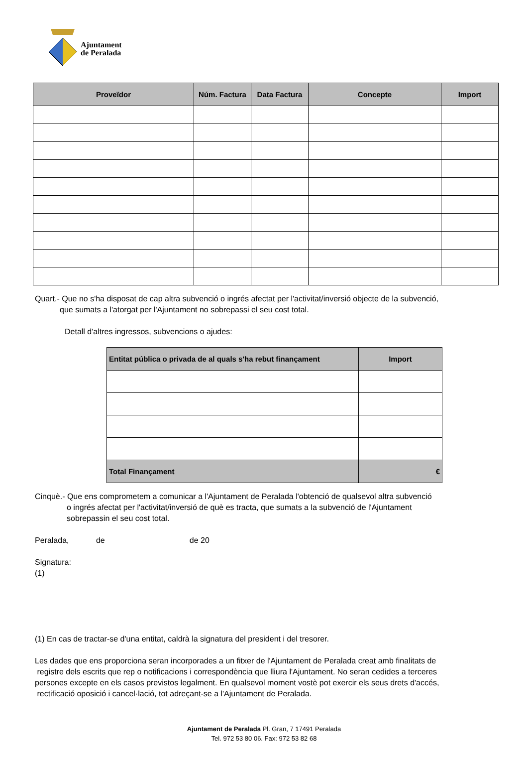Ajuntament
de Peralada
| Proveïdor | Núm. Factura | Data Factura | Concepte | Import |
| --- | --- | --- | --- | --- |
Quart.- Que no s'ha disposat de cap altra subvenció o ingrés afectat per l'activitat/inversió objecte de la subvenció,
que sumats a l'atorgat per l'Ajuntament no sobrepassi el seu cost total.
Detall d'altres ingressos, subvencions o ajudes:
| Entitat pública o privada de al quals s'ha rebut finançament | Import |
| --- | --- |
| Total Finançament | € |
Cinquè.- Que ens comprometem a comunicar a l'Ajuntament de Peralada l'obtenció de qualsevol altra subvenció
o ingrés afectat per l'activitat/inversió de què es tracta, que sumats a la subvenció de l'Ajuntament
sobrepassin el seu cost total.
Peralada, de de 20
Signatura:
(1)
(1) En cas de tractar-se d'una entitat, caldrà la signatura del president i del tresorer.
Les dades que ens proporciona seran incorporades a un fitxer de l'Ajuntament de Peralada creat amb finalitats de
registre dels escrits que rep o notificacions i correspondència que lliura l'Ajuntament. No seran cedides a terceres
persones excepte en els casos previstos legalment. En qualsevol moment vostè pot exercir els seus drets d'accés,
rectificació oposició i cancel·lació, tot adreçant-se a l'Ajuntament de Peralada.
Ajuntament de Peralada Pl. Gran, 7 17491 Peralada
Tel. 972 53 80 06. Fax: 972 53 82 68